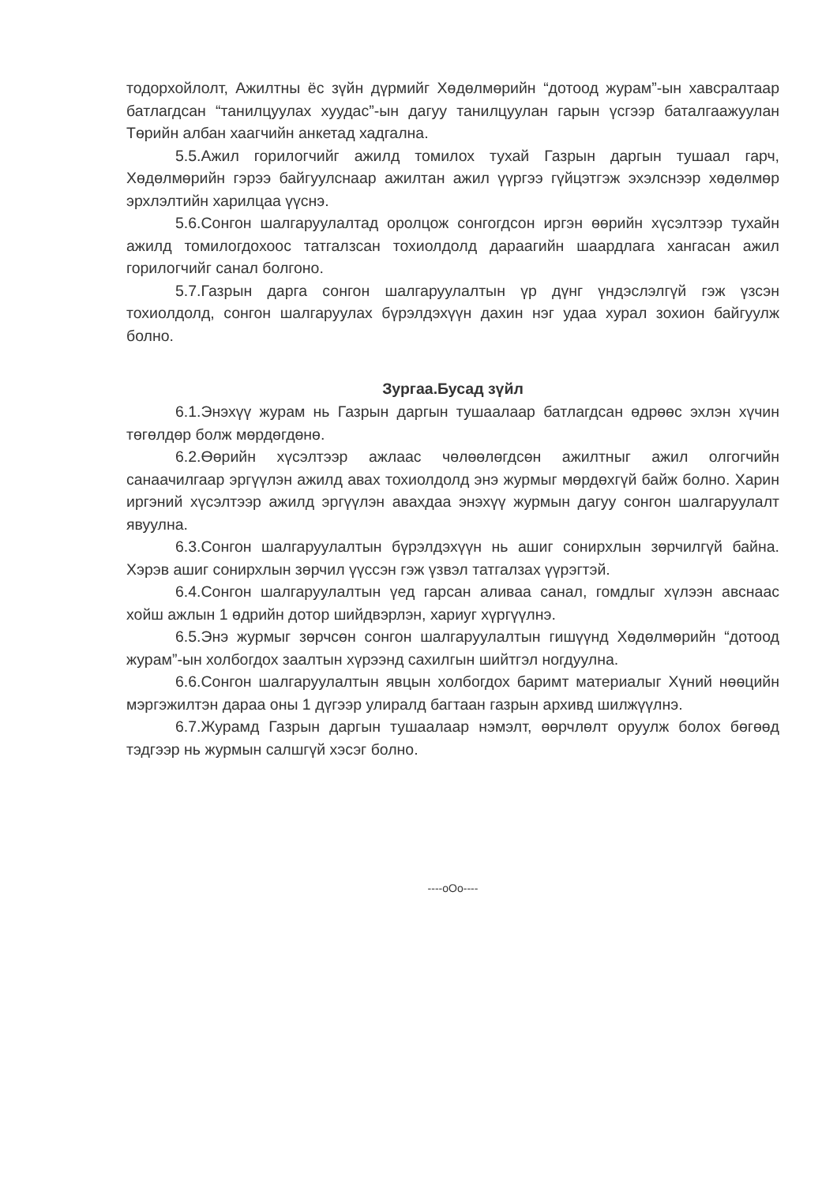тодорхойлолт, Ажилтны ёс зүйн дүрмийг Хөдөлмөрийн “дотоод журам”-ын хавсралтаар батлагдсан “танилцуулах хуудас”-ын дагуу танилцуулан гарын үсгээр баталгаажуулан Төрийн албан хаагчийн анкетад хадгална.
5.5.Ажил горилогчийг ажилд томилох тухай Газрын даргын тушаал гарч, Хөдөлмөрийн гэрээ байгуулснаар ажилтан ажил үүргээ гүйцэтгэж эхэлснээр хөдөлмөр эрхлэлтийн харилцаа үүснэ.
5.6.Сонгон шалгаруулалтад оролцож сонгогдсон иргэн өөрийн хүсэлтээр тухайн ажилд томилогдохоос татгалзсан тохиолдолд дараагийн шаардлага хангасан ажил горилогчийг санал болгоно.
5.7.Газрын дарга сонгон шалгаруулалтын үр дүнг үндэслэлгүй гэж үзсэн тохиолдолд, сонгон шалгаруулах бүрэлдэхүүн дахин нэг удаа хурал зохион байгуулж болно.
Зургаа.Бусад зүйл
6.1.Энэхүү журам нь Газрын даргын тушаалаар батлагдсан өдрөөс эхлэн хүчин төгөлдөр болж мөрдөгдөнө.
6.2.Өөрийн хүсэлтээр ажлаас чөлөөлөгдсөн ажилтныг ажил олгогчийн санаачилгаар эргүүлэн ажилд авах тохиолдолд энэ журмыг мөрдөхгүй байж болно. Харин иргэний хүсэлтээр ажилд эргүүлэн авахдаа энэхүү журмын дагуу сонгон шалгаруулалт явуулна.
6.3.Сонгон шалгаруулалтын бүрэлдэхүүн нь ашиг сонирхлын зөрчилгүй байна. Хэрэв ашиг сонирхлын зөрчил үүссэн гэж үзвэл татгалзах үүрэгтэй.
6.4.Сонгон шалгаруулалтын үед гарсан аливаа санал, гомдлыг хүлээн авснаас хойш ажлын 1 өдрийн дотор шийдвэрлэн, хариуг хүргүүлнэ.
6.5.Энэ журмыг зөрчсөн сонгон шалгаруулалтын гишүүнд Хөдөлмөрийн “дотоод журам”-ын холбогдох заалтын хүрээнд сахилгын шийтгэл ногдуулна.
6.6.Сонгон шалгаруулалтын явцын холбогдох баримт материалыг Хүний нөөцийн мэргэжилтэн дараа оны 1 дүгээр улиралд багтаан газрын архивд шилжүүлнэ.
6.7.Журамд Газрын даргын тушаалаар нэмэлт, өөрчлөлт оруулж болох бөгөөд тэдгээр нь журмын салшгүй хэсэг болно.
----oOo----